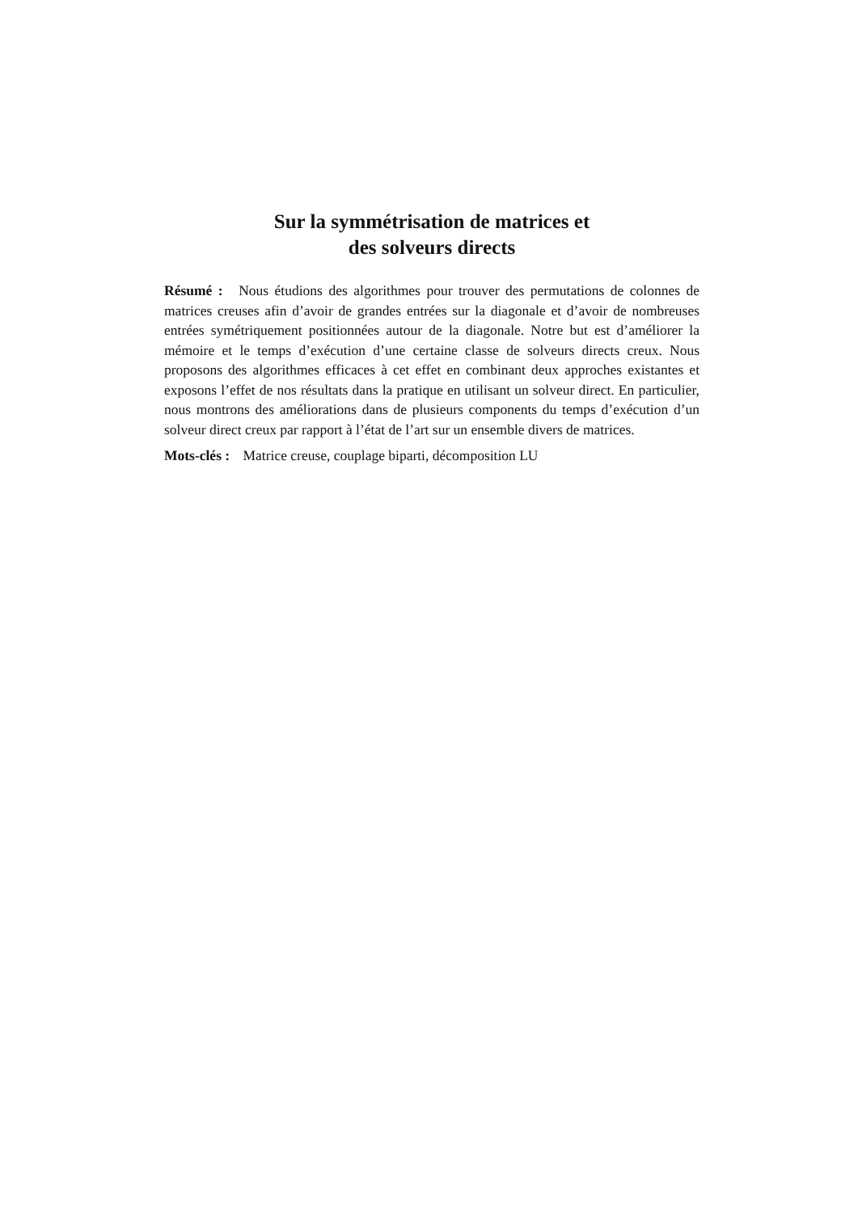Sur la symmétrisation de matrices et
des solveurs directs
Résumé : Nous étudions des algorithmes pour trouver des permutations de colonnes de matrices creuses afin d’avoir de grandes entrées sur la diagonale et d’avoir de nombreuses entrées symétriquement positionnées autour de la diagonale. Notre but est d’améliorer la mémoire et le temps d’exécution d’une certaine classe de solveurs directs creux. Nous proposons des algorithmes efficaces à cet effet en combinant deux approches existantes et exposons l’effet de nos résultats dans la pratique en utilisant un solveur direct. En particulier, nous montrons des améliorations dans de plusieurs components du temps d’exécution d’un solveur direct creux par rapport à l’état de l’art sur un ensemble divers de matrices.
Mots-clés : Matrice creuse, couplage biparti, décomposition LU